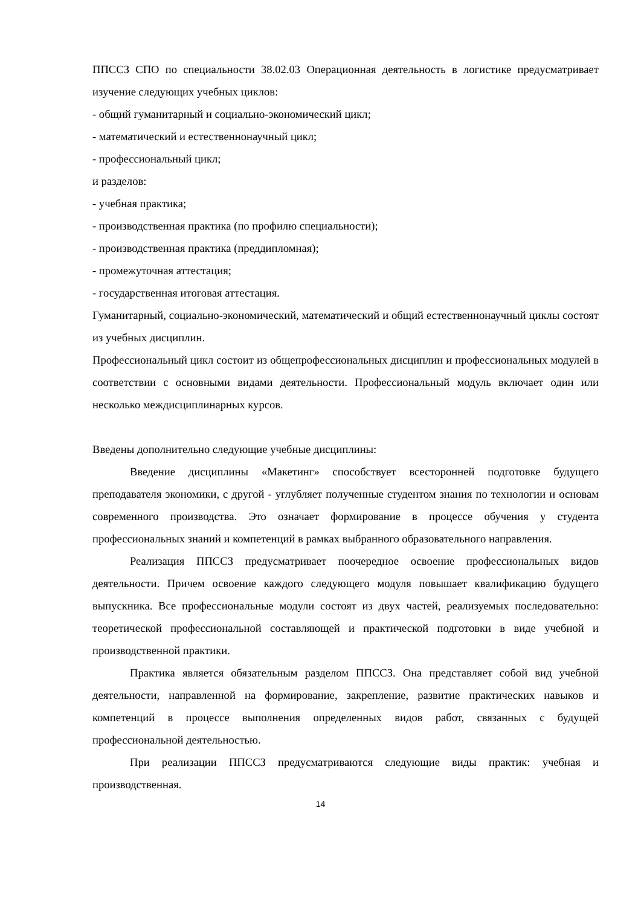ППССЗ СПО по специальности 38.02.03 Операционная деятельность в логистике предусматривает изучение следующих учебных циклов:
- общий гуманитарный и социально-экономический цикл;
- математический и естественнонаучный цикл;
- профессиональный цикл;
и разделов:
- учебная практика;
- производственная практика (по профилю специальности);
- производственная практика (преддипломная);
- промежуточная аттестация;
- государственная итоговая аттестация.
Гуманитарный, социально-экономический, математический и общий естественнонаучный циклы состоят из учебных дисциплин.
Профессиональный цикл состоит из общепрофессиональных дисциплин и профессиональных модулей в соответствии с основными видами деятельности. Профессиональный модуль включает один или несколько междисциплинарных курсов.
Введены дополнительно следующие учебные дисциплины:
Введение дисциплины «Макетинг» способствует всесторонней подготовке будущего преподавателя экономики, с другой - углубляет полученные студентом знания по технологии и основам современного производства. Это означает формирование в процессе обучения у студента профессиональных знаний и компетенций в рамках выбранного образовательного направления.
Реализация ППССЗ предусматривает поочередное освоение профессиональных видов деятельности. Причем освоение каждого следующего модуля повышает квалификацию будущего выпускника. Все профессиональные модули состоят из двух частей, реализуемых последовательно: теоретической профессиональной составляющей и практической подготовки в виде учебной и производственной практики.
Практика является обязательным разделом ППССЗ. Она представляет собой вид учебной деятельности, направленной на формирование, закрепление, развитие практических навыков и компетенций в процессе выполнения определенных видов работ, связанных с будущей профессиональной деятельностью.
При реализации ППССЗ предусматриваются следующие виды практик: учебная и производственная.
14